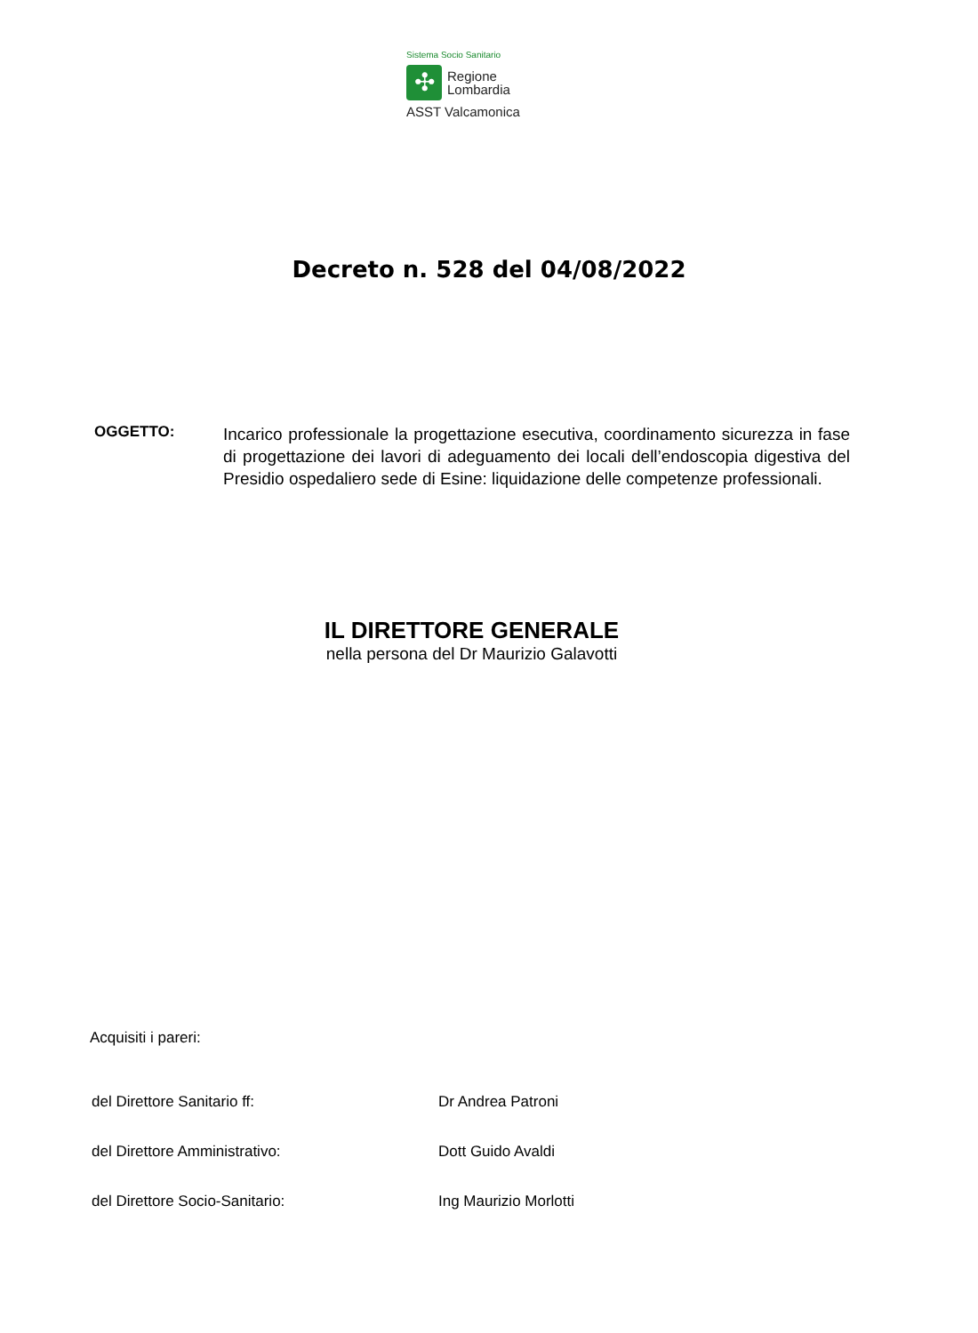Sistema Socio Sanitario
✣
Regione
Lombardia
ASST Valcamonica
Decreto n. 528 del 04/08/2022
OGGETTO:
Incarico professionale la progettazione esecutiva, coordinamento sicurezza in fase di progettazione dei lavori di adeguamento dei locali dell’endoscopia digestiva del Presidio ospedaliero sede di Esine: liquidazione delle competenze professionali.
IL DIRETTORE GENERALE
nella persona del Dr Maurizio Galavotti
Acquisiti i pareri:
| del Direttore Sanitario ff: | Dr Andrea Patroni |
| del Direttore Amministrativo: | Dott Guido Avaldi |
| del Direttore Socio-Sanitario: | Ing Maurizio Morlotti |